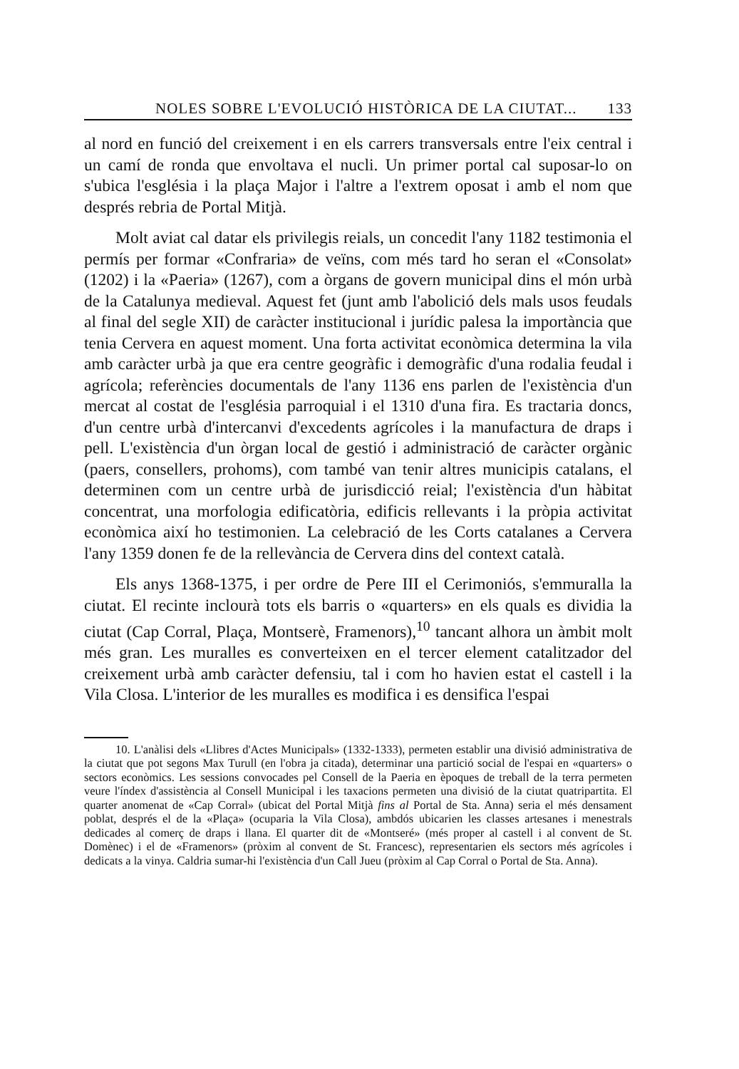NOLES SOBRE L'EVOLUCIÓ HISTÒRICA DE LA CIUTAT... 133
al nord en funció del creixement i en els carrers transversals entre l'eix central i un camí de ronda que envoltava el nucli. Un primer portal cal suposar-lo on s'ubica l'església i la plaça Major i l'altre a l'extrem oposat i amb el nom que després rebria de Portal Mitjà.
Molt aviat cal datar els privilegis reials, un concedit l'any 1182 testimonia el permís per formar «Confraria» de veïns, com més tard ho seran el «Consolat» (1202) i la «Paeria» (1267), com a òrgans de govern municipal dins el món urbà de la Catalunya medieval. Aquest fet (junt amb l'abolició dels mals usos feudals al final del segle XII) de caràcter institucional i jurídic palesa la importància que tenia Cervera en aquest moment. Una forta activitat econòmica determina la vila amb caràcter urbà ja que era centre geogràfic i demogràfic d'una rodalia feudal i agrícola; referències documentals de l'any 1136 ens parlen de l'existència d'un mercat al costat de l'església parroquial i el 1310 d'una fira. Es tractaria doncs, d'un centre urbà d'intercanvi d'excedents agrícoles i la manufactura de draps i pell. L'existència d'un òrgan local de gestió i administració de caràcter orgànic (paers, consellers, prohoms), com també van tenir altres municipis catalans, el determinen com un centre urbà de jurisdicció reial; l'existència d'un hàbitat concentrat, una morfologia edificatòria, edificis rellevants i la pròpia activitat econòmica així ho testimonien. La celebració de les Corts catalanes a Cervera l'any 1359 donen fe de la rellevància de Cervera dins del context català.
Els anys 1368-1375, i per ordre de Pere III el Cerimoniós, s'emmuralla la ciutat. El recinte inclourà tots els barris o «quarters» en els quals es dividia la ciutat (Cap Corral, Plaça, Montserè, Framenors),<sup>10</sup> tancant alhora un àmbit molt més gran. Les muralles es converteixen en el tercer element catalitzador del creixement urbà amb caràcter defensiu, tal i com ho havien estat el castell i la Vila Closa. L'interior de les muralles es modifica i es densifica l'espai
10. L'anàlisi dels «Llibres d'Actes Municipals» (1332-1333), permeten establir una divisió administrativa de la ciutat que pot segons Max Turull (en l'obra ja citada), determinar una partició social de l'espai en «quarters» o sectors econòmics. Les sessions convocades pel Consell de la Paeria en èpoques de treball de la terra permeten veure l'índex d'assistència al Consell Municipal i les taxacions permeten una divisió de la ciutat quatripartita. El quarter anomenat de «Cap Corral» (ubicat del Portal Mitjà fins al Portal de Sta. Anna) seria el més densament poblat, després el de la «Plaça» (ocuparia la Vila Closa), ambdós ubicarien les classes artesanes i menestrals dedicades al comerç de draps i llana. El quarter dit de «Montseré» (més proper al castell i al convent de St. Domènec) i el de «Framenors» (pròxim al convent de St. Francesc), representarien els sectors més agrícoles i dedicats a la vinya. Caldria sumar-hi l'existència d'un Call Jueu (pròxim al Cap Corral o Portal de Sta. Anna).